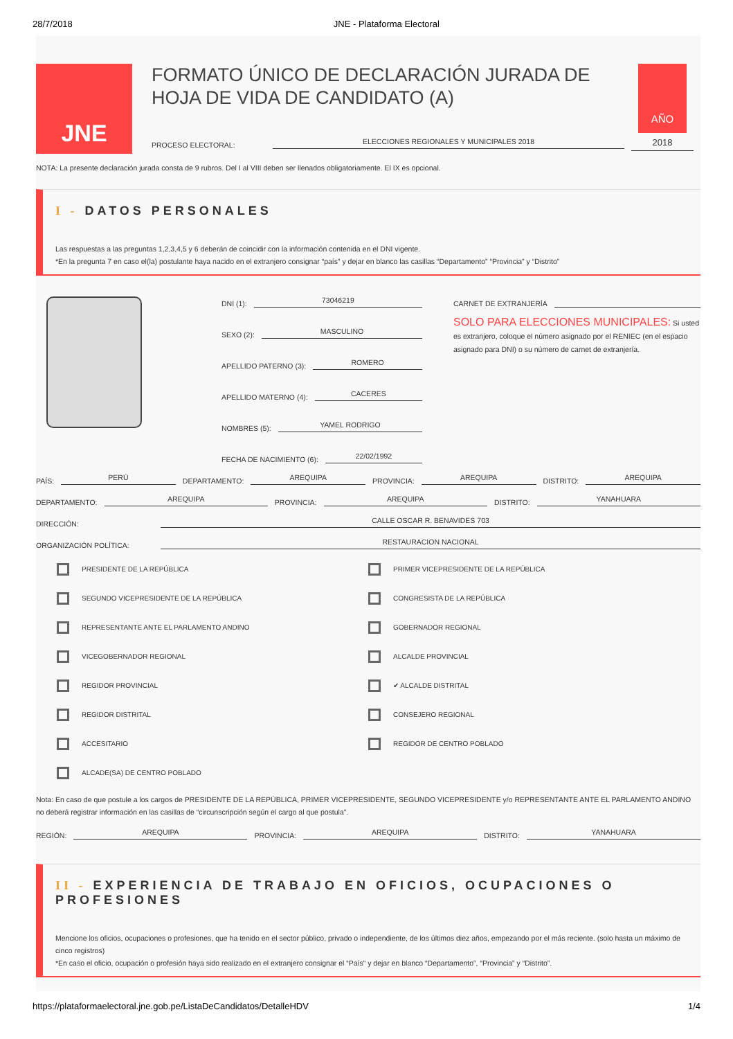28/7/2018 JNE - Plataforma Electoral
JNE
FORMATO ÚNICO DE DECLARACIÓN JURADA DE HOJA DE VIDA DE CANDIDATO (A)
PROCESO ELECTORAL:
ELECCIONES REGIONALES Y MUNICIPALES 2018
AÑO
2018
NOTA: La presente declaración jurada consta de 9 rubros. Del I al VIII deben ser llenados obligatoriamente. El IX es opcional.
I - DATOS PERSONALES
Las respuestas a las preguntas 1,2,3,4,5 y 6 deberán de coincidir con la información contenida en el DNI vigente.
*En la pregunta 7 en caso el(la) postulante haya nacido en el extranjero consignar “país” y dejar en blanco las casillas “Departamento” “Provincia” y “Distrito”
DNI (1):
73046219
SEXO (2):
MASCULINO
APELLIDO PATERNO (3):
ROMERO
APELLIDO MATERNO (4):
CACERES
NOMBRES (5):
YAMEL RODRIGO
FECHA DE NACIMIENTO (6):
22/02/1992
CARNET DE EXTRANJERÍA
SOLO PARA ELECCIONES MUNICIPALES: Si usted es extranjero, coloque el número asignado por el RENIEC (en el espacio asignado para DNI) o su número de carnet de extranjería.
PAÍS:
PERÚ
DEPARTAMENTO:
AREQUIPA
PROVINCIA:
AREQUIPA
DISTRITO:
AREQUIPA
DEPARTAMENTO:
AREQUIPA
PROVINCIA:
AREQUIPA
DISTRITO:
YANAHUARA
DIRECCIÓN:
CALLE OSCAR R. BENAVIDES 703
ORGANIZACIÓN POLÍTICA:
RESTAURACION NACIONAL
PRESIDENTE DE LA REPÚBLICA
PRIMER VICEPRESIDENTE DE LA REPÚBLICA
SEGUNDO VICEPRESIDENTE DE LA REPÚBLICA
CONGRESISTA DE LA REPÚBLICA
REPRESENTANTE ANTE EL PARLAMENTO ANDINO
GOBERNADOR REGIONAL
VICEGOBERNADOR REGIONAL
ALCALDE PROVINCIAL
REGIDOR PROVINCIAL
✔ ALCALDE DISTRITAL
REGIDOR DISTRITAL
CONSEJERO REGIONAL
ACCESITARIO
REGIDOR DE CENTRO POBLADO
ALCADE(SA) DE CENTRO POBLADO
Nota: En caso de que postule a los cargos de PRESIDENTE DE LA REPÚBLICA, PRIMER VICEPRESIDENTE, SEGUNDO VICEPRESIDENTE y/o REPRESENTANTE ANTE EL PARLAMENTO ANDINO no deberá registrar información en las casillas de “circunscripción según el cargo al que postula”.
REGIÓN:
AREQUIPA
PROVINCIA:
AREQUIPA
DISTRITO:
YANAHUARA
II - EXPERIENCIA DE TRABAJO EN OFICIOS, OCUPACIONES O PROFESIONES
Mencione los oficios, ocupaciones o profesiones, que ha tenido en el sector público, privado o independiente, de los últimos diez años, empezando por el más reciente. (solo hasta un máximo de cinco registros)
*En caso el oficio, ocupación o profesión haya sido realizado en el extranjero consignar el “País“ y dejar en blanco “Departamento”, “Provincia” y “Distrito”.
https://plataformaelectoral.jne.gob.pe/ListaDeCandidatos/DetalleHDV 1/4